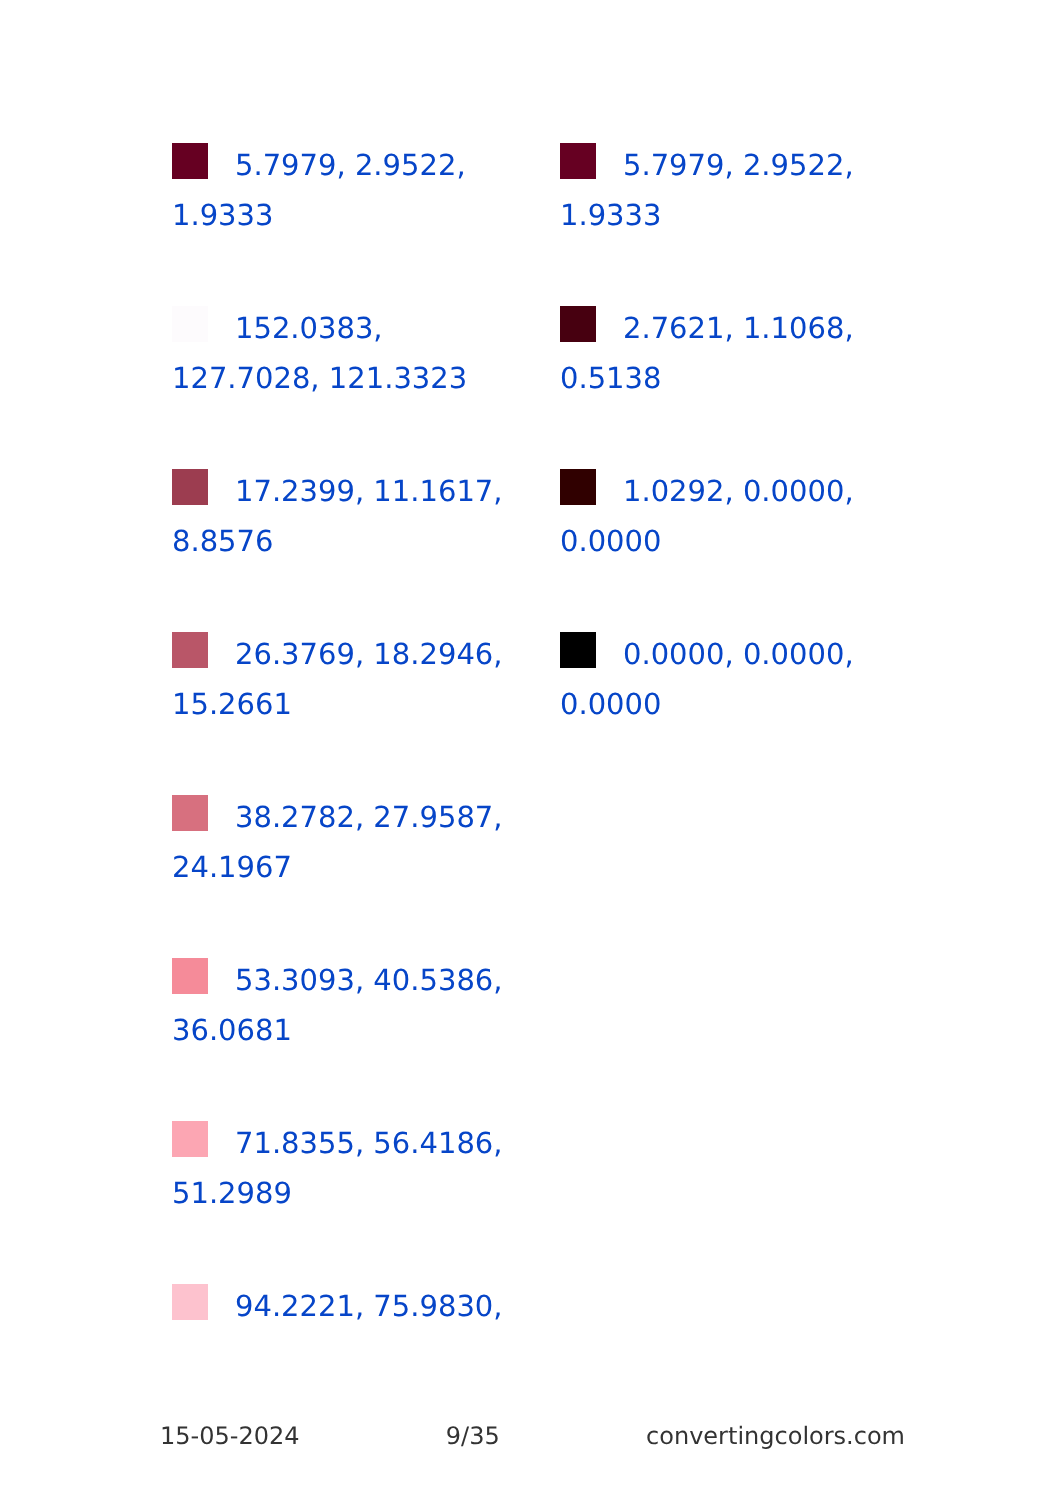5.7979, 2.9522, 1.9333
152.0383, 127.7028, 121.3323
17.2399, 11.1617, 8.8576
26.3769, 18.2946, 15.2661
38.2782, 27.9587, 24.1967
53.3093, 40.5386, 36.0681
71.8355, 56.4186, 51.2989
94.2221, 75.9830,
5.7979, 2.9522, 1.9333
2.7621, 1.1068, 0.5138
1.0292, 0.0000, 0.0000
0.0000, 0.0000, 0.0000
15-05-2024 9/35 convertingcolors.com